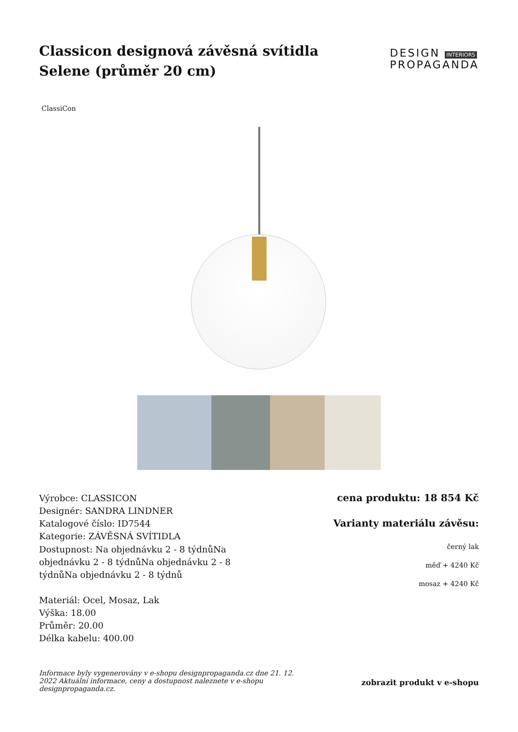Classicon designová závěsná svítidla Selene (průměr 20 cm)
DESIGN INTERIORS
PROPAGANDA
ClassiCon
Výrobce: CLASSICON
Designér: SANDRA LINDNER
Katalogové číslo: ID7544
Kategorie: ZÁVĚSNÁ SVÍTIDLA
Dostupnost: Na objednávku 2 - 8 týdnůNa objednávku 2 - 8 týdnůNa objednávku 2 - 8 týdnůNa objednávku 2 - 8 týdnů
Materiál: Ocel, Mosaz, Lak
Výška: 18.00
Průměr: 20.00
Délka kabelu: 400.00
cena produktu: 18 854 Kč
Varianty materiálu závěsu:
černý lak
měď + 4240 Kč
mosaz + 4240 Kč
Informace byly vygenerovány v e-shopu designpropaganda.cz dne 21. 12. 2022 Aktuální informace, ceny a dostupnost naleznete v e-shopu designpropaganda.cz. zobrazit produkt v e-shopu